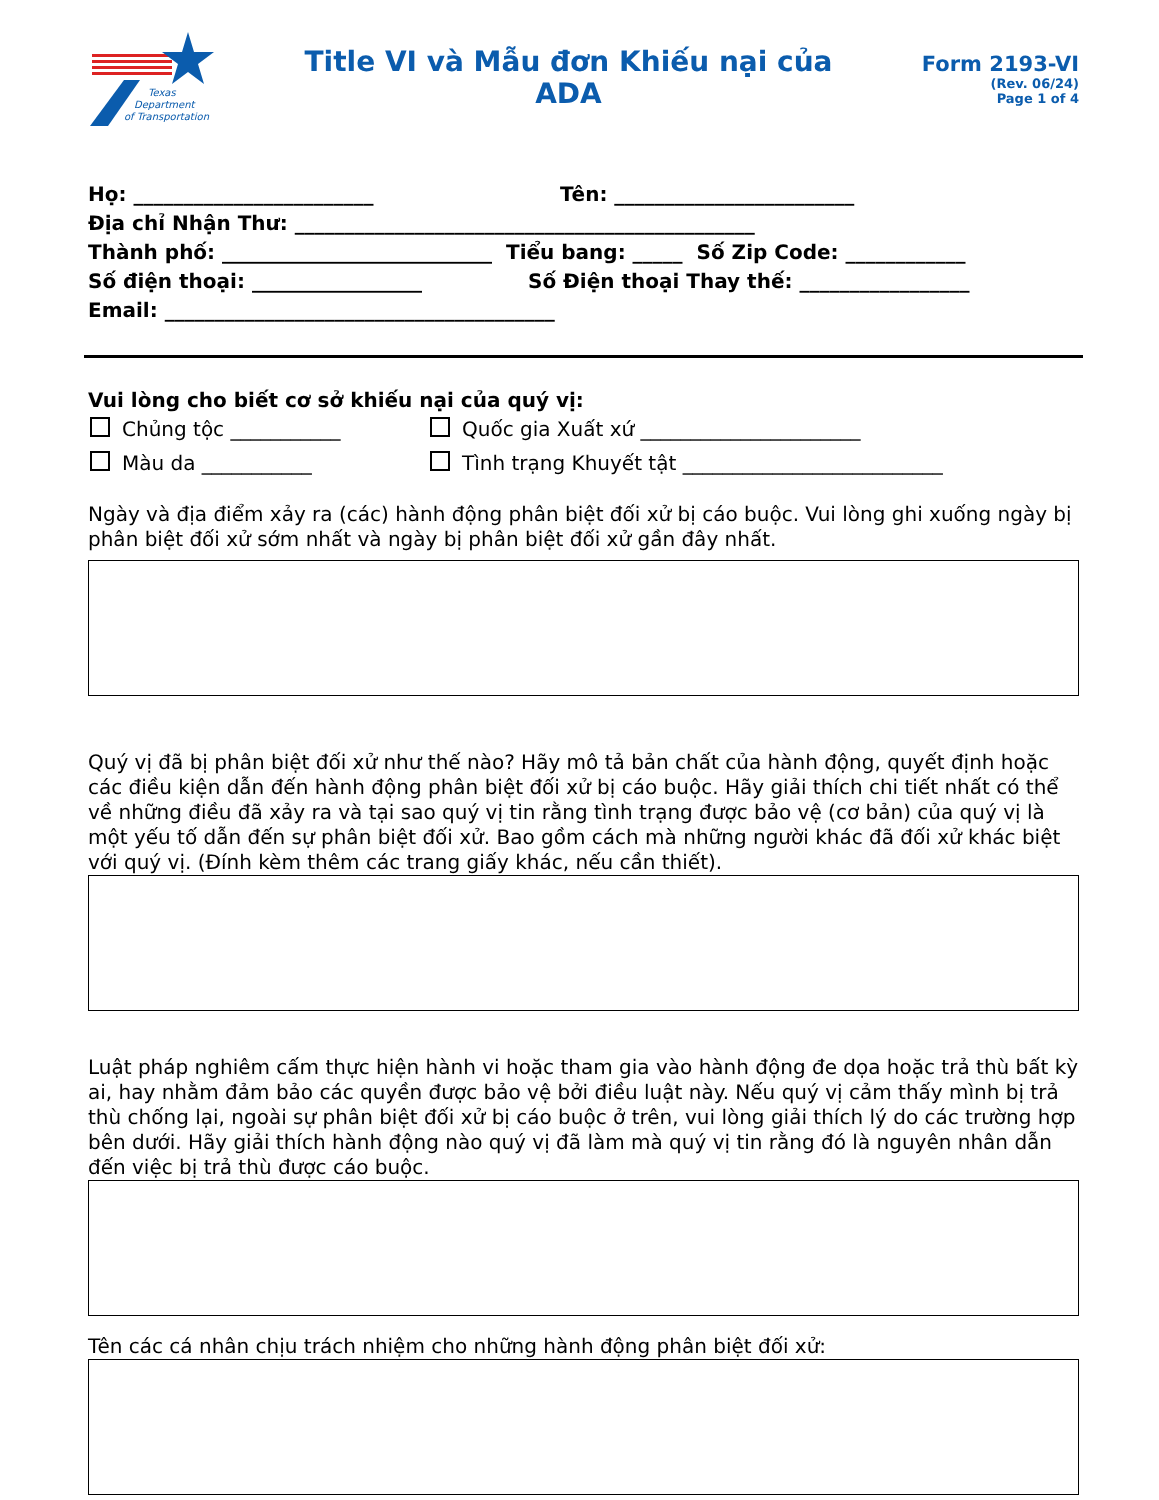Texas
Department
of Transportation
Title VI và Mẫu đơn Khiếu nại của
ADA
Form 2193-VI
(Rev. 06/24)
Page 1 of 4
Họ: ________________________ Tên: ________________________
Địa chỉ Nhận Thư: ______________________________________________
Thành phố: ___________________________ Tiểu bang: _____ Số Zip Code: ____________
Số điện thoại: _________________ Số Điện thoại Thay thế: _________________
Email: _______________________________________
Vui lòng cho biết cơ sở khiếu nại của quý vị:
Chủng tộc ___________ Quốc gia Xuất xứ ______________________
Màu da ___________ Tình trạng Khuyết tật __________________________
Ngày và địa điểm xảy ra (các) hành động phân biệt đối xử bị cáo buộc. Vui lòng ghi xuống ngày bị phân biệt đối xử sớm nhất và ngày bị phân biệt đối xử gần đây nhất.
Quý vị đã bị phân biệt đối xử như thế nào? Hãy mô tả bản chất của hành động, quyết định hoặc các điều kiện dẫn đến hành động phân biệt đối xử bị cáo buộc. Hãy giải thích chi tiết nhất có thể về những điều đã xảy ra và tại sao quý vị tin rằng tình trạng được bảo vệ (cơ bản) của quý vị là một yếu tố dẫn đến sự phân biệt đối xử. Bao gồm cách mà những người khác đã đối xử khác biệt với quý vị. (Đính kèm thêm các trang giấy khác, nếu cần thiết).
Luật pháp nghiêm cấm thực hiện hành vi hoặc tham gia vào hành động đe dọa hoặc trả thù bất kỳ ai, hay nhằm đảm bảo các quyền được bảo vệ bởi điều luật này. Nếu quý vị cảm thấy mình bị trả thù chống lại, ngoài sự phân biệt đối xử bị cáo buộc ở trên, vui lòng giải thích lý do các trường hợp bên dưới. Hãy giải thích hành động nào quý vị đã làm mà quý vị tin rằng đó là nguyên nhân dẫn đến việc bị trả thù được cáo buộc.
Tên các cá nhân chịu trách nhiệm cho những hành động phân biệt đối xử: